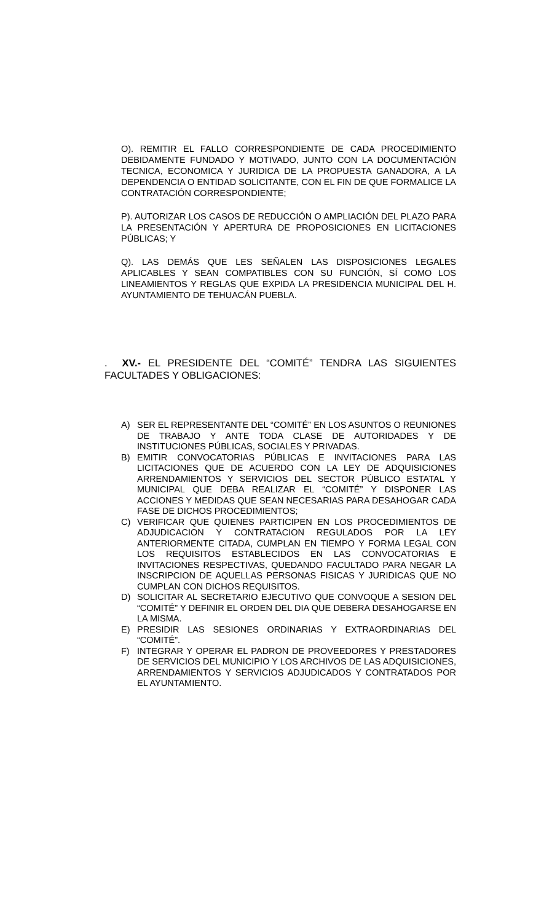O). REMITIR EL FALLO CORRESPONDIENTE DE CADA PROCEDIMIENTO DEBIDAMENTE FUNDADO Y MOTIVADO, JUNTO CON LA DOCUMENTACIÓN TECNICA, ECONOMICA Y JURIDICA DE LA PROPUESTA GANADORA, A LA DEPENDENCIA O ENTIDAD SOLICITANTE, CON EL FIN DE QUE FORMALICE LA CONTRATACIÓN CORRESPONDIENTE;
P). AUTORIZAR LOS CASOS DE REDUCCIÓN O AMPLIACIÓN DEL PLAZO PARA LA PRESENTACIÓN Y APERTURA DE PROPOSICIONES EN LICITACIONES PÚBLICAS; Y
Q). LAS DEMÁS QUE LES SEÑALEN LAS DISPOSICIONES LEGALES APLICABLES Y SEAN COMPATIBLES CON SU FUNCIÓN, SÍ COMO LOS LINEAMIENTOS Y REGLAS QUE EXPIDA LA PRESIDENCIA MUNICIPAL DEL H. AYUNTAMIENTO DE TEHUACÁN PUEBLA.
. XV.- EL PRESIDENTE DEL “COMITÉ” TENDRA LAS SIGUIENTES FACULTADES Y OBLIGACIONES:
A) SER EL REPRESENTANTE DEL “COMITÉ” EN LOS ASUNTOS O REUNIONES DE TRABAJO Y ANTE TODA CLASE DE AUTORIDADES Y DE INSTITUCIONES PÚBLICAS, SOCIALES Y PRIVADAS.
B) EMITIR CONVOCATORIAS PÚBLICAS E INVITACIONES PARA LAS LICITACIONES QUE DE ACUERDO CON LA LEY DE ADQUISICIONES ARRENDAMIENTOS Y SERVICIOS DEL SECTOR PÚBLICO ESTATAL Y MUNICIPAL QUE DEBA REALIZAR EL “COMITÉ” Y DISPONER LAS ACCIONES Y MEDIDAS QUE SEAN NECESARIAS PARA DESAHOGAR CADA FASE DE DICHOS PROCEDIMIENTOS;
C) VERIFICAR QUE QUIENES PARTICIPEN EN LOS PROCEDIMIENTOS DE ADJUDICACION Y CONTRATACION REGULADOS POR LA LEY ANTERIORMENTE CITADA, CUMPLAN EN TIEMPO Y FORMA LEGAL CON LOS REQUISITOS ESTABLECIDOS EN LAS CONVOCATORIAS E INVITACIONES RESPECTIVAS, QUEDANDO FACULTADO PARA NEGAR LA INSCRIPCION DE AQUELLAS PERSONAS FISICAS Y JURIDICAS QUE NO CUMPLAN CON DICHOS REQUISITOS.
D) SOLICITAR AL SECRETARIO EJECUTIVO QUE CONVOQUE A SESION DEL “COMITÉ” Y DEFINIR EL ORDEN DEL DIA QUE DEBERA DESAHOGARSE EN LA MISMA.
E) PRESIDIR LAS SESIONES ORDINARIAS Y EXTRAORDINARIAS DEL “COMITÉ”.
F) INTEGRAR Y OPERAR EL PADRON DE PROVEEDORES Y PRESTADORES DE SERVICIOS DEL MUNICIPIO Y LOS ARCHIVOS DE LAS ADQUISICIONES, ARRENDAMIENTOS Y SERVICIOS ADJUDICADOS Y CONTRATADOS POR EL AYUNTAMIENTO.